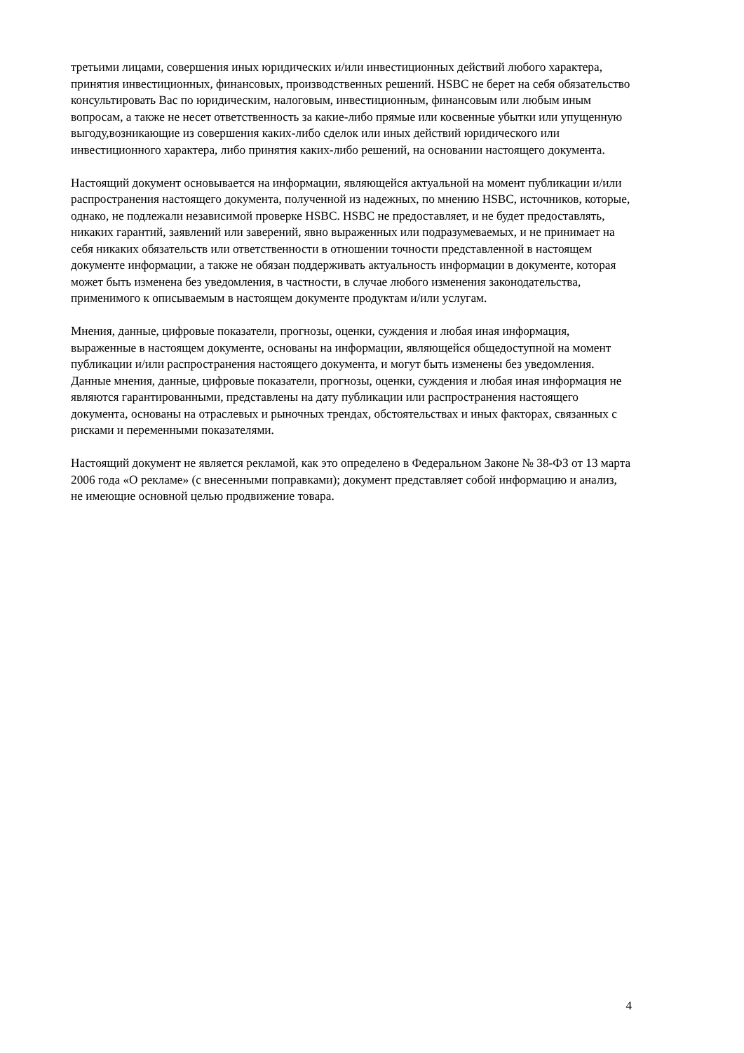третьими лицами, совершения иных юридических и/или инвестиционных действий любого характера, принятия инвестиционных, финансовых, производственных решений. HSBC не берет на себя обязательство консультировать Вас по юридическим, налоговым, инвестиционным, финансовым или любым иным вопросам, а также не несет ответственность за какие-либо прямые или косвенные убытки или упущенную выгоду,возникающие из совершения каких-либо сделок или иных действий юридического или инвестиционного характера, либо принятия каких-либо решений, на основании настоящего документа.
Настоящий документ основывается на информации, являющейся актуальной на момент публикации и/или распространения настоящего документа, полученной из надежных, по мнению HSBC, источников, которые, однако, не подлежали независимой проверке HSBC. HSBC не предоставляет, и не будет предоставлять, никаких гарантий, заявлений или заверений, явно выраженных или подразумеваемых, и не принимает на себя никаких обязательств или ответственности в отношении точности представленной в настоящем документе информации, а также не обязан поддерживать актуальность информации в документе, которая может быть изменена без уведомления, в частности, в случае любого изменения законодательства, применимого к описываемым в настоящем документе продуктам и/или услугам.
Мнения, данные, цифровые показатели, прогнозы, оценки, суждения и любая иная информация, выраженные в настоящем документе, основаны на информации, являющейся общедоступной на момент публикации и/или распространения настоящего документа, и могут быть изменены без уведомления. Данные мнения, данные, цифровые показатели, прогнозы, оценки, суждения и любая иная информация не являются гарантированными, представлены на дату публикации или распространения настоящего документа, основаны на отраслевых и рыночных трендах, обстоятельствах и иных факторах, связанных с рисками и переменными показателями.
Настоящий документ не является рекламой, как это определено в Федеральном Законе № 38-ФЗ от 13 марта 2006 года «О рекламе» (с внесенными поправками); документ представляет собой информацию и анализ, не имеющие основной целью продвижение товара.
4